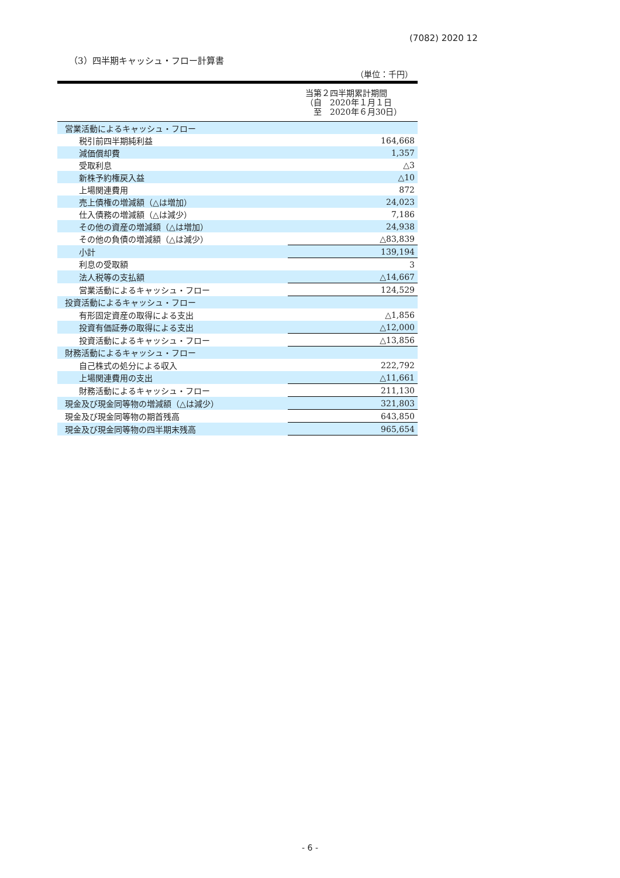(7082) 2020 12
（3）四半期キャッシュ・フロー計算書
（単位：千円）
| | 当第２四半期累計期間 （自 2020年１月１日 至 2020年６月30日） |
| --- | --- |
| 営業活動によるキャッシュ・フロー | |
| 税引前四半期純利益 | 164,668 |
| 減価償却費 | 1,357 |
| 受取利息 | △3 |
| 新株予約権戻入益 | △10 |
| 上場関連費用 | 872 |
| 売上債権の増減額（△は増加） | 24,023 |
| 仕入債務の増減額（△は減少） | 7,186 |
| その他の資産の増減額（△は増加） | 24,938 |
| その他の負債の増減額（△は減少） | △83,839 |
| 小計 | 139,194 |
| 利息の受取額 | 3 |
| 法人税等の支払額 | △14,667 |
| 営業活動によるキャッシュ・フロー | 124,529 |
| 投資活動によるキャッシュ・フロー | |
| 有形固定資産の取得による支出 | △1,856 |
| 投資有価証券の取得による支出 | △12,000 |
| 投資活動によるキャッシュ・フロー | △13,856 |
| 財務活動によるキャッシュ・フロー | |
| 自己株式の処分による収入 | 222,792 |
| 上場関連費用の支出 | △11,661 |
| 財務活動によるキャッシュ・フロー | 211,130 |
| 現金及び現金同等物の増減額（△は減少） | 321,803 |
| 現金及び現金同等物の期首残高 | 643,850 |
| 現金及び現金同等物の四半期末残高 | 965,654 |
- 6 -